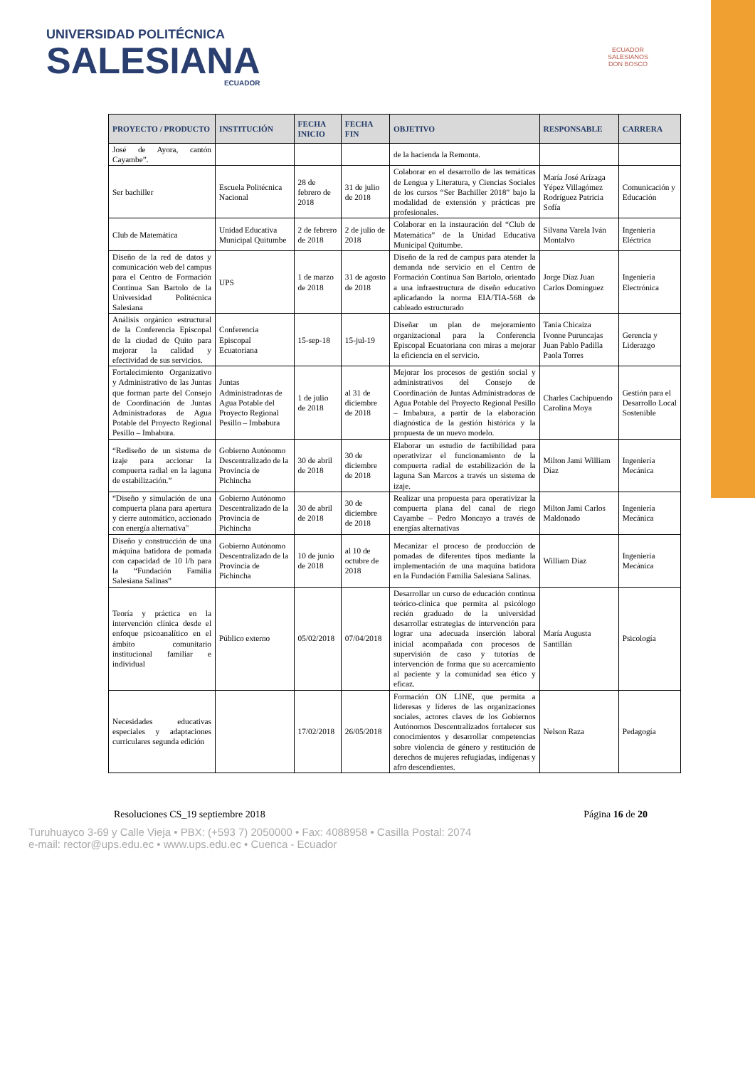UNIVERSIDAD POLITÉCNICA
SALESIANA
ECUADOR
ECUADOR
SALESIANOS
DON BOSCO
| PROYECTO / PRODUCTO | INSTITUCIÓN | FECHA INICIO | FECHA FIN | OBJETIVO | RESPONSABLE | CARRERA |
| --- | --- | --- | --- | --- | --- | --- |
| José de Ayora, cantón Cayambe”. | | | | de la hacienda la Remonta. | | |
| Ser bachiller | Escuela Politécnica Nacional | 28 de febrero de 2018 | 31 de julio de 2018 | Colaborar en el desarrollo de las temáticas de Lengua y Literatura, y Ciencias Sociales de los cursos “Ser Bachiller 2018” bajo la modalidad de extensión y prácticas pre profesionales. | María José Arízaga Yépez Villagómez Rodríguez Patricia Sofía | Comunicación y Educación |
| Club de Matemática | Unidad Educativa Municipal Quitumbe | 2 de febrero de 2018 | 2 de julio de 2018 | Colaborar en la instauración del “Club de Matemática” de la Unidad Educativa Municipal Quitumbe. | Silvana Varela Iván Montalvo | Ingeniería Eléctrica |
| Diseño de la red de datos y comunicación web del campus para el Centro de Formación Continua San Bartolo de la Universidad Politécnica Salesiana | UPS | 1 de marzo de 2018 | 31 de agosto de 2018 | Diseño de la red de campus para atender la demanda nde servicio en el Centro de Formación Continua San Bartolo, orientado a una infraestructura de diseño educativo aplicadando la norma EIA/TIA-568 de cableado estructurado | Jorge Díaz Juan Carlos Domínguez | Ingeniería Electrónica |
| Análisis orgánico estructural de la Conferencia Episcopal de la ciudad de Quito para mejorar la calidad y efectividad de sus servicios. | Conferencia Episcopal Ecuatoriana | 15-sep-18 | 15-jul-19 | Diseñar un plan de mejoramiento organizacional para la Conferencia Episcopal Ecuatoriana con miras a mejorar la eficiencia en el servicio. | Tania Chicaiza Ivonne Puruncajas Juan Pablo Padilla Paola Torres | Gerencia y Liderazgo |
| Fortalecimiento Organizativo y Administrativo de las Juntas que forman parte del Consejo de Coordinación de Juntas Administradoras de Agua Potable del Proyecto Regional Pesillo – Imbabura. | Juntas Administradoras de Agua Potable del Proyecto Regional Pesillo – Imbabura | 1 de julio de 2018 | al 31 de diciembre de 2018 | Mejorar los procesos de gestión social y administrativos del Consejo de Coordinación de Juntas Administradoras de Agua Potable del Proyecto Regional Pesillo – Imbabura, a partir de la elaboración diagnóstica de la gestión histórica y la propuesta de un nuevo modelo. | Charles Cachipuendo Carolina Moya | Gestión para el Desarrollo Local Sostenible |
| “Rediseño de un sistema de izaje para accionar la compuerta radial en la laguna de estabilización.” | Gobierno Autónomo Descentralizado de la Provincia de Pichincha | 30 de abril de 2018 | 30 de diciembre de 2018 | Elaborar un estudio de factibilidad para operativizar el funcionamiento de la compuerta radial de estabilización de la laguna San Marcos a través un sistema de izaje. | Milton Jami William Díaz | Ingeniería Mecánica |
| “Diseño y simulación de una compuerta plana para apertura y cierre automático, accionado con energía alternativa" | Gobierno Autónomo Descentralizado de la Provincia de Pichincha | 30 de abril de 2018 | 30 de diciembre de 2018 | Realizar una propuesta para operativizar la compuerta plana del canal de riego Cayambe – Pedro Moncayo a través de energías alternativas | Milton Jami Carlos Maldonado | Ingeniería Mecánica |
| Diseño y construcción de una máquina batidora de pomada con capacidad de 10 l/h para la “Fundación Familia Salesiana Salinas” | Gobierno Autónomo Descentralizado de la Provincia de Pichincha | 10 de junio de 2018 | al 10 de octubre de 2018 | Mecanizar el proceso de producción de pomadas de diferentes tipos mediante la implementación de una maquina batidora en la Fundación Familia Salesiana Salinas. | William Díaz | Ingeniería Mecánica |
| Teoría y práctica en la intervención clínica desde el enfoque psicoanalítico en el ámbito comunitario institucional familiar e individual | Público externo | 05/02/2018 | 07/04/2018 | Desarrollar un curso de educación continua teórico-clínica que permita al psicólogo recién graduado de la universidad desarrollar estrategias de intervención para lograr una adecuada inserción laboral inicial acompañada con procesos de supervisión de caso y tutorías de intervención de forma que su acercamiento al paciente y la comunidad sea ético y eficaz. | María Augusta Santillán | Psicología |
| Necesidades educativas especiales y adaptaciones curriculares segunda edición | | 17/02/2018 | 26/05/2018 | Formación ON LINE, que permita a lideresas y líderes de las organizaciones sociales, actores claves de los Gobiernos Autónomos Descentralizados fortalecer sus conocimientos y desarrollar competencias sobre violencia de género y restitución de derechos de mujeres refugiadas, indígenas y afro descendientes. | Nelson Raza | Pedagogía |
Resoluciones CS_19 septiembre 2018 Página 16 de 20
Turuhuayco 3-69 y Calle Vieja • PBX: (+593 7) 2050000 • Fax: 4088958 • Casilla Postal: 2074
e-mail: rector@ups.edu.ec • www.ups.edu.ec • Cuenca - Ecuador